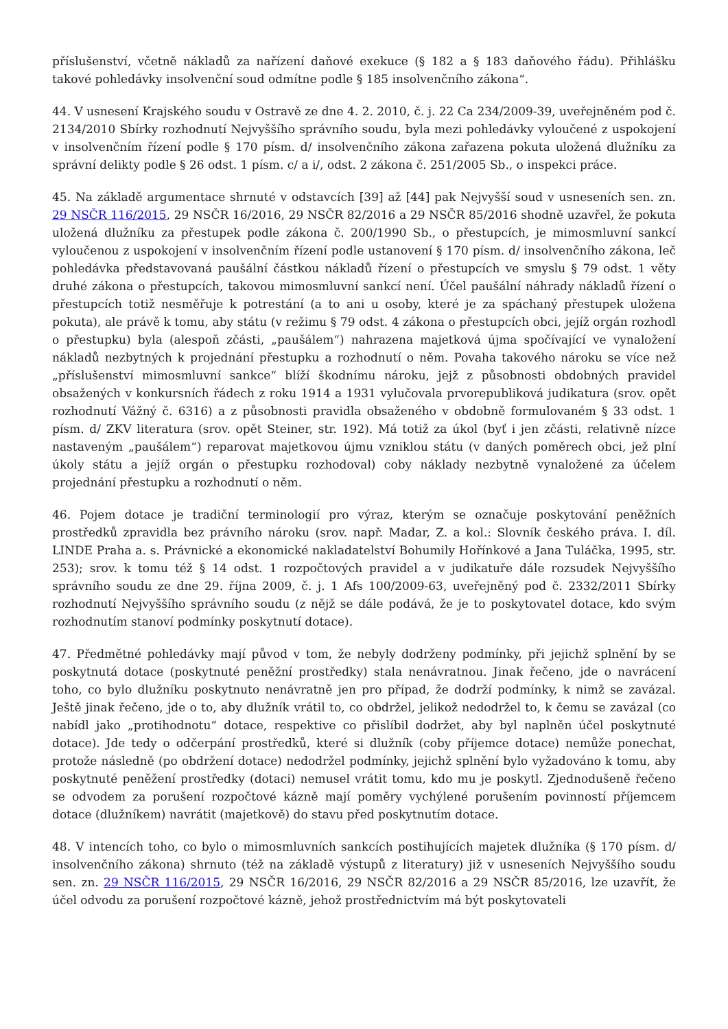příslušenství, včetně nákladů za nařízení daňové exekuce (§ 182 a § 183 daňového řádu). Přihlášku takové pohledávky insolvenční soud odmítne podle § 185 insolvenčního zákona“.
44. V usnesení Krajského soudu v Ostravě ze dne 4. 2. 2010, č. j. 22 Ca 234/2009-39, uveřejněném pod č. 2134/2010 Sbírky rozhodnutí Nejvyššího správního soudu, byla mezi pohledávky vyloučené z uspokojení v insolvenčním řízení podle § 170 písm. d/ insolvenčního zákona zařazena pokuta uložená dlužníku za správní delikty podle § 26 odst. 1 písm. c/ a i/, odst. 2 zákona č. 251/2005 Sb., o inspekci práce.
45. Na základě argumentace shrnuté v odstavcích [39] až [44] pak Nejvyšší soud v usneseních sen. zn. 29 NSČR 116/2015, 29 NSČR 16/2016, 29 NSČR 82/2016 a 29 NSČR 85/2016 shodně uzavřel, že pokuta uložená dlužníku za přestupek podle zákona č. 200/1990 Sb., o přestupcích, je mimosmluvní sankcí vyloučenou z uspokojení v insolvenčním řízení podle ustanovení § 170 písm. d/ insolvenčního zákona, leč pohledávka představovaná paušální částkou nákladů řízení o přestupcích ve smyslu § 79 odst. 1 věty druhé zákona o přestupcích, takovou mimosmluvní sankcí není. Účel paušální náhrady nákladů řízení o přestupcích totiž nesměřuje k potrestání (a to ani u osoby, které je za spáchaný přestupek uložena pokuta), ale právě k tomu, aby státu (v režimu § 79 odst. 4 zákona o přestupcích obci, jejíž orgán rozhodl o přestupku) byla (alespoň zčásti, „paušálem“) nahrazena majetková újma spočívající ve vynaložení nákladů nezbytných k projednání přestupku a rozhodnutí o něm. Povaha takového nároku se více než „příslušenství mimosmluvní sankce“ blíží škodnímu nároku, jejž z působnosti obdobných pravidel obsažených v konkursních řádech z roku 1914 a 1931 vylučovala prvorepubliková judikatura (srov. opět rozhodnutí Vážný č. 6316) a z působnosti pravidla obsaženého v obdobně formulovaném § 33 odst. 1 písm. d/ ZKV literatura (srov. opět Steiner, str. 192). Má totiž za úkol (byť i jen zčásti, relativně nízce nastaveným „paušálem“) reparovat majetkovou újmu vzniklou státu (v daných poměrech obci, jež plní úkoly státu a jejíž orgán o přestupku rozhodoval) coby náklady nezbytně vynaložené za účelem projednání přestupku a rozhodnutí o něm.
46. Pojem dotace je tradiční terminologií pro výraz, kterým se označuje poskytování peněžních prostředků zpravidla bez právního nároku (srov. např. Madar, Z. a kol.: Slovník českého práva. I. díl. LINDE Praha a. s. Právnické a ekonomické nakladatelství Bohumily Hořínkové a Jana Tuláčka, 1995, str. 253); srov. k tomu též § 14 odst. 1 rozpočtových pravidel a v judikatuře dále rozsudek Nejvyššího správního soudu ze dne 29. října 2009, č. j. 1 Afs 100/2009-63, uveřejněný pod č. 2332/2011 Sbírky rozhodnutí Nejvyššího správního soudu (z nějž se dále podává, že je to poskytovatel dotace, kdo svým rozhodnutím stanoví podmínky poskytnutí dotace).
47. Předmětné pohledávky mají původ v tom, že nebyly dodrženy podmínky, při jejichž splnění by se poskytnutá dotace (poskytnuté peněžní prostředky) stala nenávratnou. Jinak řečeno, jde o navrácení toho, co bylo dlužníku poskytnuto nenávratně jen pro případ, že dodrží podmínky, k nimž se zavázal. Ještě jinak řečeno, jde o to, aby dlužník vrátil to, co obdržel, jelikož nedodržel to, k čemu se zavázal (co nabídl jako „protihodnotu“ dotace, respektive co přislíbil dodržet, aby byl naplněn účel poskytnuté dotace). Jde tedy o odčerpání prostředků, které si dlužník (coby příjemce dotace) nemůže ponechat, protože následně (po obdržení dotace) nedodržel podmínky, jejichž splnění bylo vyžadováno k tomu, aby poskytnuté peněžení prostředky (dotaci) nemusel vrátit tomu, kdo mu je poskytl. Zjednodušeně řečeno se odvodem za porušení rozpočtové kázně mají poměry vychýlené porušením povinností příjemcem dotace (dlužníkem) navrátit (majetkově) do stavu před poskytnutím dotace.
48. V intencích toho, co bylo o mimosmluvních sankcích postihujících majetek dlužníka (§ 170 písm. d/ insolvenčního zákona) shrnuto (též na základě výstupů z literatury) již v usneseních Nejvyššího soudu sen. zn. 29 NSČR 116/2015, 29 NSČR 16/2016, 29 NSČR 82/2016 a 29 NSČR 85/2016, lze uzavřít, že účel odvodu za porušení rozpočtové kázně, jehož prostřednictvím má být poskytovateli